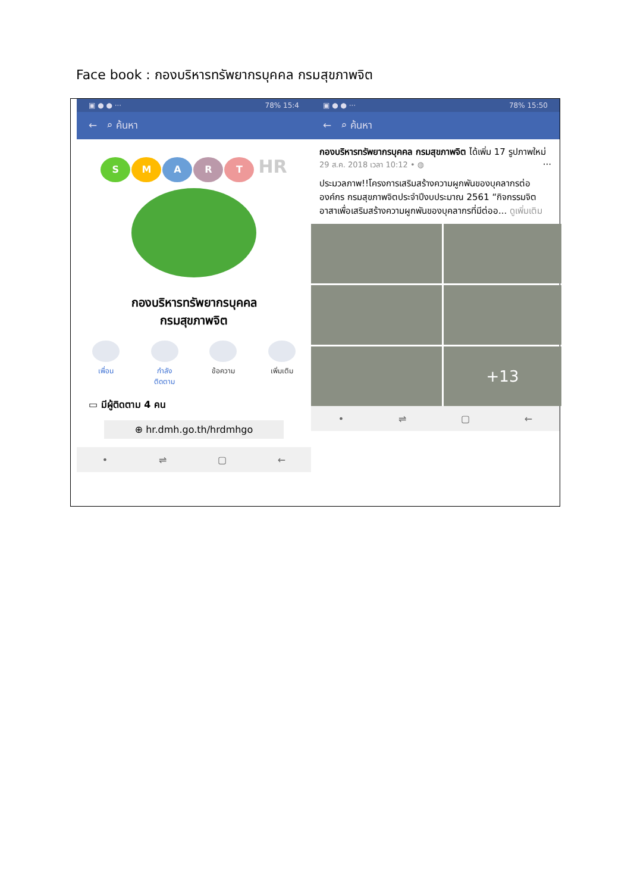Face book : กองบริหารทรัพยากรบุคคล กรมสุขภาพจิต
▣ ● ● ··· 78% 15:4
← ⌕ ค้นหา
SMART HR
กองบริหารทรัพยากรบุคคล
กรมสุขภาพจิต
เพื่อน กำลัง
ติดตาม
ข้อความ เพิ่มเติม
▭ มีผู้ติดตาม 4 คน
⊕ hr.dmh.go.th/hrdmhgo
• ⇌ ▢ ←
▣ ● ● ··· 78% 15:50
← ⌕ ค้นหา
กองบริหารทรัพยากรบุคคล กรมสุขภาพจิต ได้เพิ่ม 17 รูปภาพใหม่ ···
29 ส.ค. 2018 เวลา 10:12 • ◍
ประมวลภาพ!!โครงการเสริมสร้างความผูกพันของบุคลากรต่อองค์กร กรมสุขภาพจิตประจำปีงบประมาณ 2561 “กิจกรรมจิตอาสาเพื่อเสริมสร้างความผูกพันของบุคลากรที่มีต่ออ... ดูเพิ่มเติม
+13
• ⇌ ▢ ←